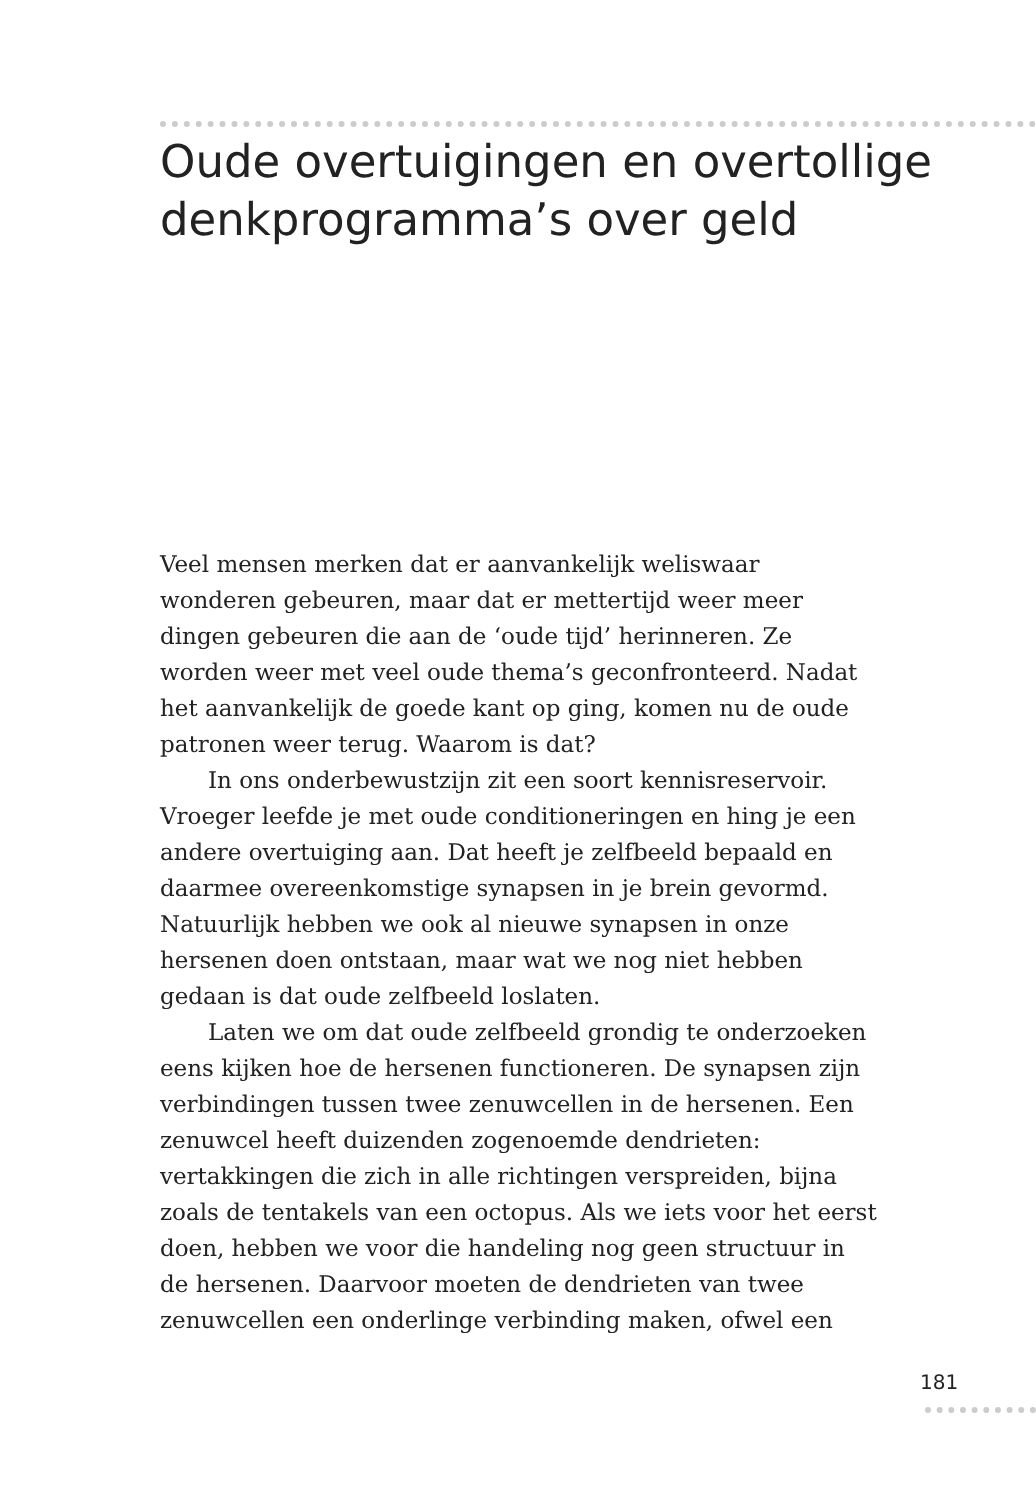Oude overtuigingen en overtollige denkprogramma’s over geld
Veel mensen merken dat er aanvankelijk weliswaar wonderen gebeuren, maar dat er mettertijd weer meer dingen gebeuren die aan de ‘oude tijd’ herinneren. Ze worden weer met veel oude thema’s geconfronteerd. Nadat het aanvankelijk de goede kant op ging, komen nu de oude patronen weer terug. Waarom is dat?
In ons onderbewustzijn zit een soort kennisreservoir. Vroeger leefde je met oude conditioneringen en hing je een andere overtuiging aan. Dat heeft je zelfbeeld bepaald en daarmee overeenkomstige synapsen in je brein gevormd. Natuurlijk hebben we ook al nieuwe synapsen in onze hersenen doen ontstaan, maar wat we nog niet hebben gedaan is dat oude zelfbeeld loslaten.
Laten we om dat oude zelfbeeld grondig te onderzoeken eens kijken hoe de hersenen functioneren. De synapsen zijn verbindingen tussen twee zenuwcellen in de hersenen. Een zenuwcel heeft duizenden zogenoemde dendrieten: vertakkingen die zich in alle richtingen verspreiden, bijna zoals de tentakels van een octopus. Als we iets voor het eerst doen, hebben we voor die handeling nog geen structuur in de hersenen. Daarvoor moeten de dendrieten van twee zenuwcellen een onderlinge verbinding maken, ofwel een
181